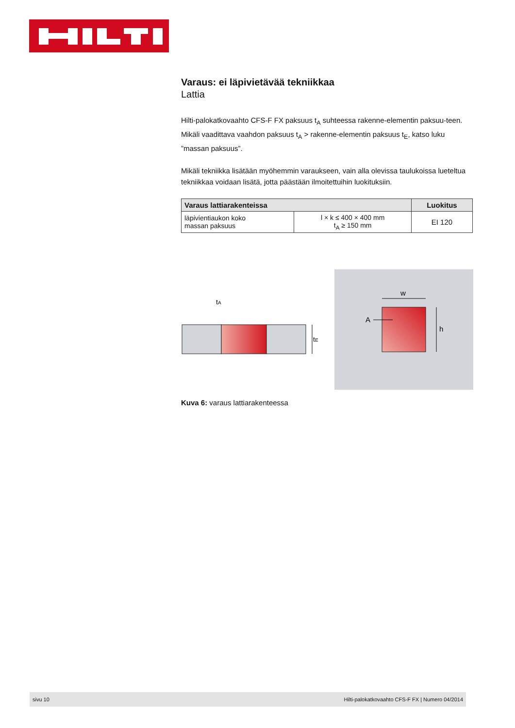Varaus: ei läpivietävää tekniikkaa
Lattia
Hilti-palokatkovaahto CFS-F FX paksuus t<sub>A</sub> suhteessa rakenne-elementin paksuu-teen. Mikäli vaadittava vaahdon paksuus t<sub>A</sub> > rakenne-elementin paksuus t<sub>E</sub>, katso luku ”massan paksuus”.
Mikäli tekniikka lisätään myöhemmin varaukseen, vain alla olevissa taulukoissa lueteltua tekniikkaa voidaan lisätä, jotta päästään ilmoitettuihin luokituksiin.
| Varaus lattiarakenteissa | | Luokitus |
| --- | --- | --- |
| läpivientiaukon koko massan paksuus | l × k ≤ 400 × 400 mm t<sub>A</sub> ≥ 150 mm | EI 120 |
tA
tE
w
h
A
Kuva 6: varaus lattiarakenteessa
sivu 10 Hilti-palokatkovaahto CFS-F FX | Numero 04/2014